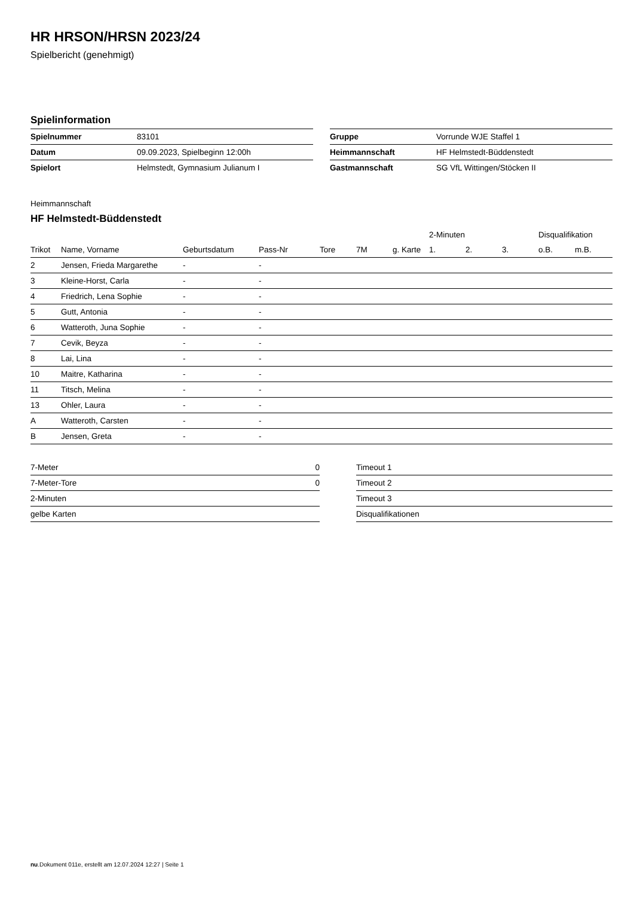HR HRSON/HRSN 2023/24
Spielbericht (genehmigt)
Spielinformation
| Spielnummer | 83101 |
| Datum | 09.09.2023, Spielbeginn 12:00h |
| Spielort | Helmstedt, Gymnasium Julianum I |
| Gruppe | Vorrunde WJE Staffel 1 |
| Heimmannschaft | HF Helmstedt-Büddenstedt |
| Gastmannschaft | SG VfL Wittingen/Stöcken II |
Heimmannschaft
HF Helmstedt-Büddenstedt
| | | | | | | | 2-Minuten | | | Disqualifikation | |
| --- | --- | --- | --- | --- | --- | --- | --- | --- | --- | --- | --- |
| Trikot | Name, Vorname | Geburtsdatum | Pass-Nr | Tore | 7M | g. Karte | 1. | 2. | 3. | o.B. | m.B. |
| 2 | Jensen, Frieda Margarethe | - | - | | | | | | | | |
| 3 | Kleine-Horst, Carla | - | - | | | | | | | | |
| 4 | Friedrich, Lena Sophie | - | - | | | | | | | | |
| 5 | Gutt, Antonia | - | - | | | | | | | | |
| 6 | Watteroth, Juna Sophie | - | - | | | | | | | | |
| 7 | Cevik, Beyza | - | - | | | | | | | | |
| 8 | Lai, Lina | - | - | | | | | | | | |
| 10 | Maitre, Katharina | - | - | | | | | | | | |
| 11 | Titsch, Melina | - | - | | | | | | | | |
| 13 | Ohler, Laura | - | - | | | | | | | | |
| A | Watteroth, Carsten | - | - | | | | | | | | |
| B | Jensen, Greta | - | - | | | | | | | | |
| 7-Meter | 0 |
| 7-Meter-Tore | 0 |
| 2-Minuten | |
| gelbe Karten | |
| Timeout 1 |
| Timeout 2 |
| Timeout 3 |
| Disqualifikationen |
nu.Dokument 011e, erstellt am 12.07.2024 12:27 | Seite 1